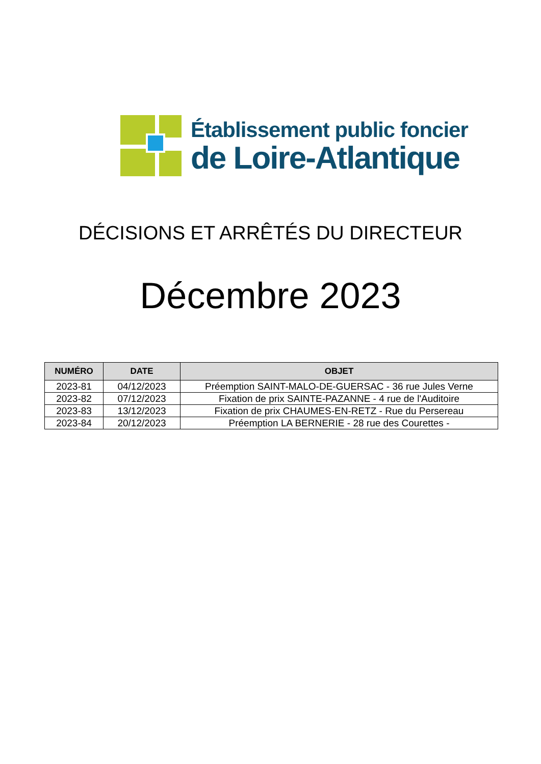Établissement public foncier
de Loire-Atlantique
DÉCISIONS ET ARRÊTÉS DU DIRECTEUR
Décembre 2023
| NUMÉRO | DATE | OBJET |
| --- | --- | --- |
| 2023-81 | 04/12/2023 | Préemption SAINT-MALO-DE-GUERSAC - 36 rue Jules Verne |
| 2023-82 | 07/12/2023 | Fixation de prix SAINTE-PAZANNE - 4 rue de l'Auditoire |
| 2023-83 | 13/12/2023 | Fixation de prix CHAUMES-EN-RETZ - Rue du Persereau |
| 2023-84 | 20/12/2023 | Préemption LA BERNERIE - 28 rue des Courettes - |